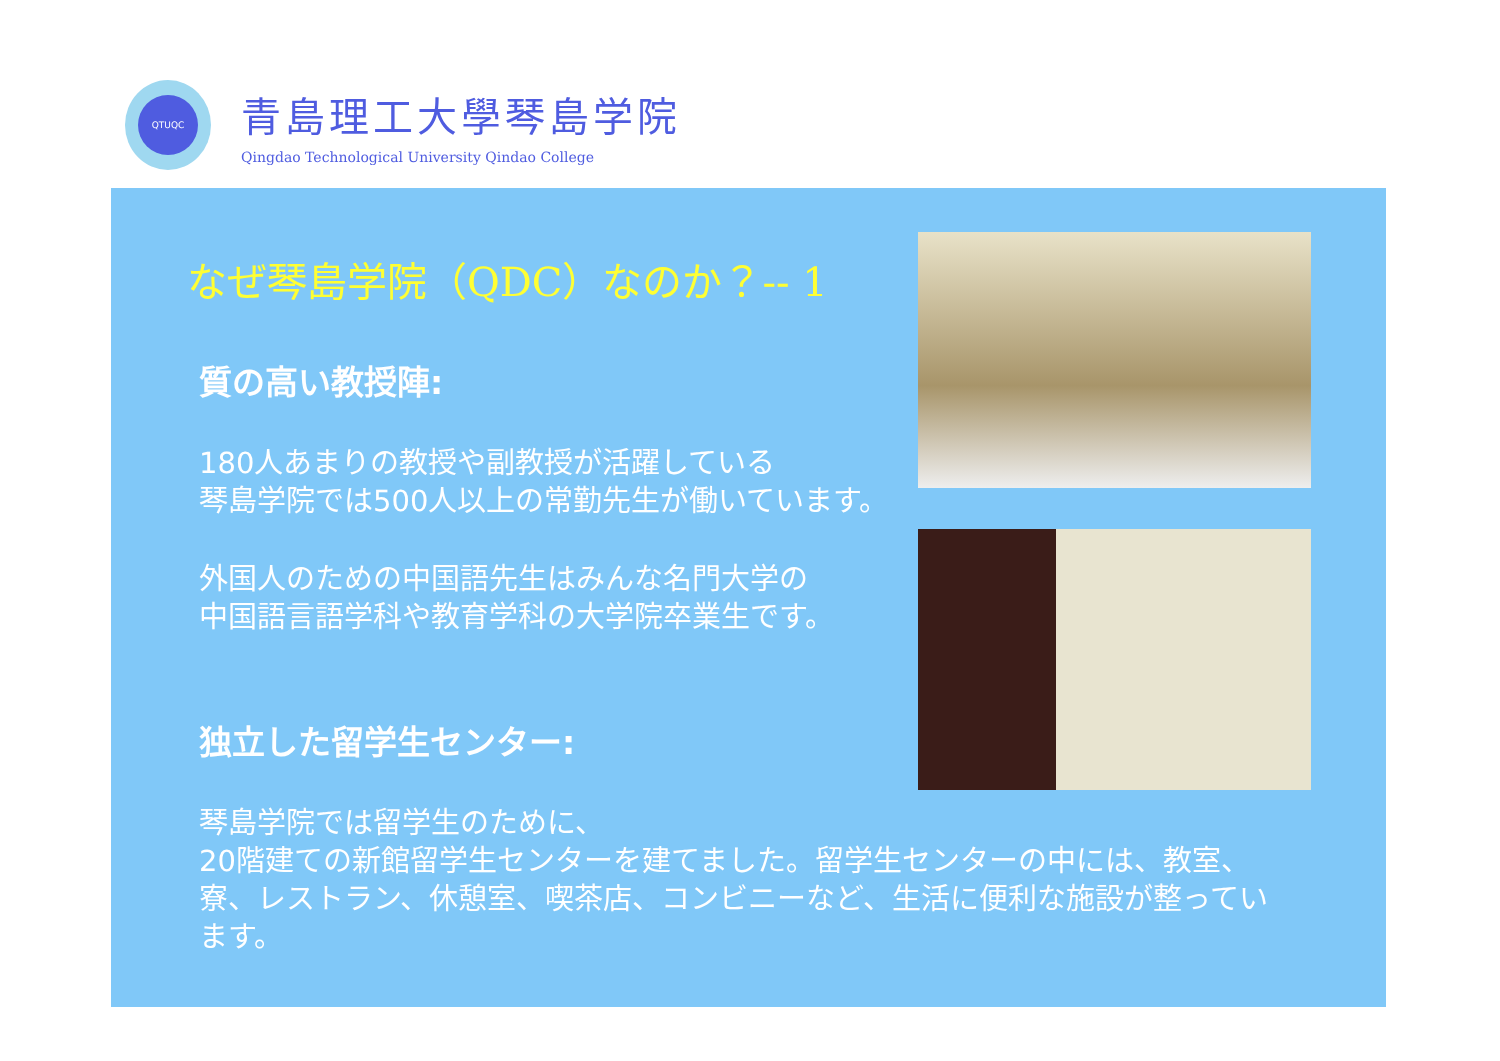QTUQC
青島理工大學琴島学院
Qingdao Technological University Qindao College
なぜ琴島学院（QDC）なのか？-- 1
質の高い教授陣:
180人あまりの教授や副教授が活躍している
琴島学院では500人以上の常勤先生が働いています。
外国人のための中国語先生はみんな名門大学の
中国語言語学科や教育学科の大学院卒業生です。
独立した留学生センター:
琴島学院では留学生のために、
20階建ての新館留学生センターを建てました。留学生センターの中には、教室、
寮、レストラン、休憩室、喫茶店、コンビニーなど、生活に便利な施設が整ってい
ます。